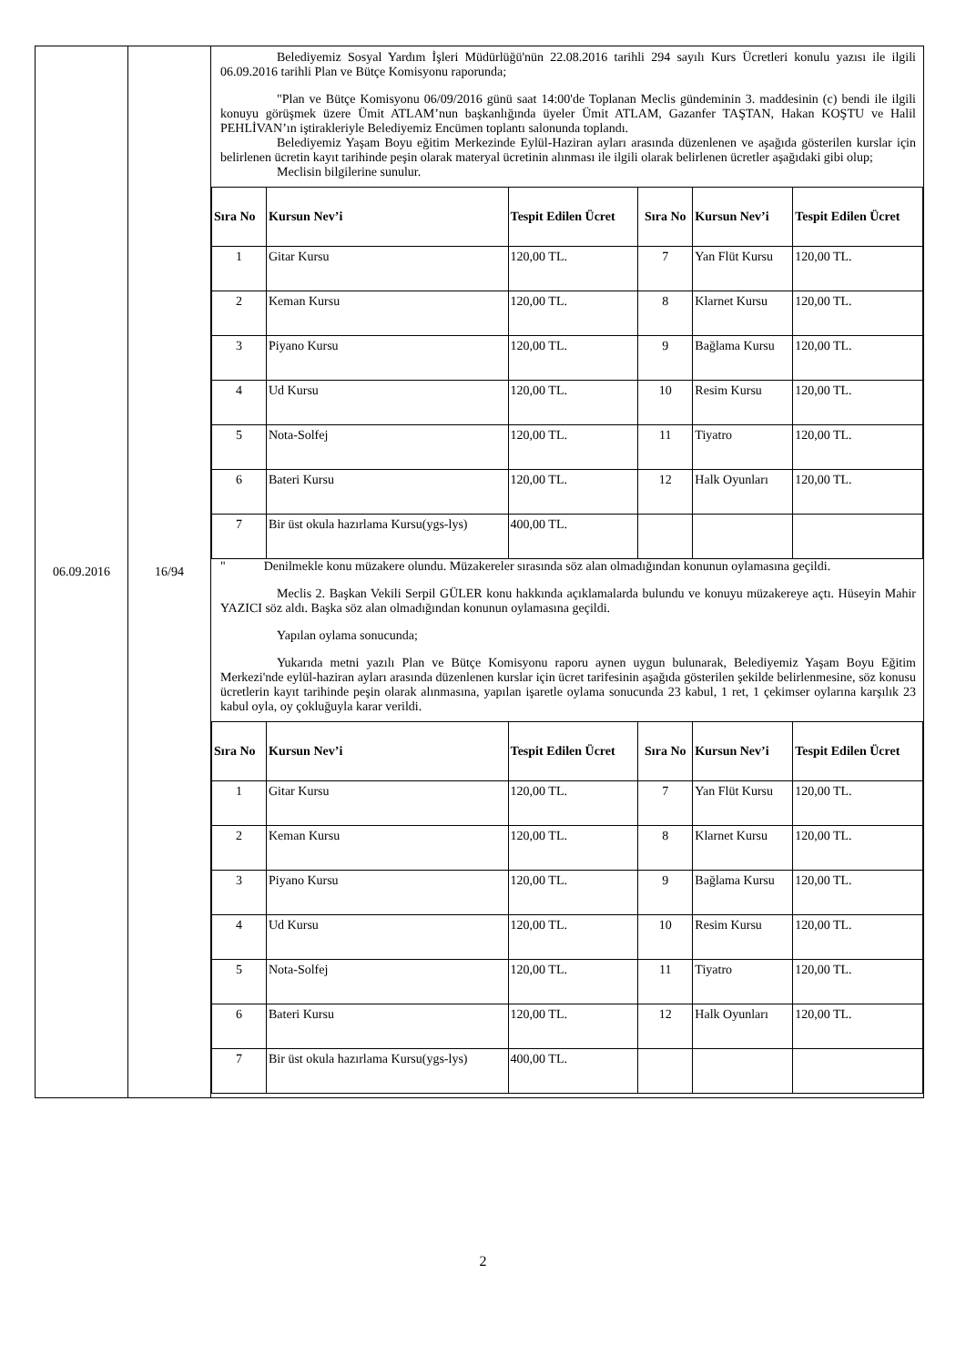| 06.09.2016 | 16/94 | Belediyemiz Sosyal Yardım İşleri Müdürlüğü'nün 22.08.2016 tarihli 294 sayılı Kurs Ücretleri konulu yazısı ile ilgili 06.09.2016 tarihli Plan ve Bütçe Komisyonu raporunda; "Plan ve Bütçe Komisyonu 06/09/2016 günü saat 14:00'de Toplanan Meclis gündeminin 3. maddesinin (c) bendi ile ilgili konuyu görüşmek üzere Ümit ATLAM’nun başkanlığında üyeler Ümit ATLAM, Gazanfer TAŞTAN, Hakan KOŞTU ve Halil PEHLİVAN’ın iştirakleriyle Belediyemiz Encümen toplantı salonunda toplandı. Belediyemiz Yaşam Boyu eğitim Merkezinde Eylül-Haziran ayları arasında düzenlenen ve aşağıda gösterilen kurslar için belirlenen ücretin kayıt tarihinde peşin olarak materyal ücretinin alınması ile ilgili olarak belirlenen ücretler aşağıdaki gibi olup; Meclisin bilgilerine sunulur. / Sıra No / Kursun Nev’i / Tespit Edilen Ücret / Sıra No / Kursun Nev’i / Tespit Edilen Ücret / / --- / --- / --- / --- / --- / --- / / 1 / Gitar Kursu / 120,00 TL. / 7 / Yan Flüt Kursu / 120,00 TL. / / 2 / Keman Kursu / 120,00 TL. / 8 / Klarnet Kursu / 120,00 TL. / / 3 / Piyano Kursu / 120,00 TL. / 9 / Bağlama Kursu / 120,00 TL. / / 4 / Ud Kursu / 120,00 TL. / 10 / Resim Kursu / 120,00 TL. / / 5 / Nota-Solfej / 120,00 TL. / 11 / Tiyatro / 120,00 TL. / / 6 / Bateri Kursu / 120,00 TL. / 12 / Halk Oyunları / 120,00 TL. / / 7 / Bir üst okula hazırlama Kursu(ygs-lys) / 400,00 TL. / / / / " Denilmekle konu müzakere olundu. Müzakereler sırasında söz alan olmadığından konunun oylamasına geçildi. Meclis 2. Başkan Vekili Serpil GÜLER konu hakkında açıklamalarda bulundu ve konuyu müzakereye açtı. Hüseyin Mahir YAZICI söz aldı. Başka söz alan olmadığından konunun oylamasına geçildi. Yapılan oylama sonucunda; Yukarıda metni yazılı Plan ve Bütçe Komisyonu raporu aynen uygun bulunarak, Belediyemiz Yaşam Boyu Eğitim Merkezi'nde eylül-haziran ayları arasında düzenlenen kurslar için ücret tarifesinin aşağıda gösterilen şekilde belirlenmesine, söz konusu ücretlerin kayıt tarihinde peşin olarak alınmasına, yapılan işaretle oylama sonucunda 23 kabul, 1 ret, 1 çekimser oylarına karşılık 23 kabul oyla, oy çokluğuyla karar verildi. / Sıra No / Kursun Nev’i / Tespit Edilen Ücret / Sıra No / Kursun Nev’i / Tespit Edilen Ücret / / --- / --- / --- / --- / --- / --- / / 1 / Gitar Kursu / 120,00 TL. / 7 / Yan Flüt Kursu / 120,00 TL. / / 2 / Keman Kursu / 120,00 TL. / 8 / Klarnet Kursu / 120,00 TL. / / 3 / Piyano Kursu / 120,00 TL. / 9 / Bağlama Kursu / 120,00 TL. / / 4 / Ud Kursu / 120,00 TL. / 10 / Resim Kursu / 120,00 TL. / / 5 / Nota-Solfej / 120,00 TL. / 11 / Tiyatro / 120,00 TL. / / 6 / Bateri Kursu / 120,00 TL. / 12 / Halk Oyunları / 120,00 TL. / / 7 / Bir üst okula hazırlama Kursu(ygs-lys) / 400,00 TL. / / / / |
2